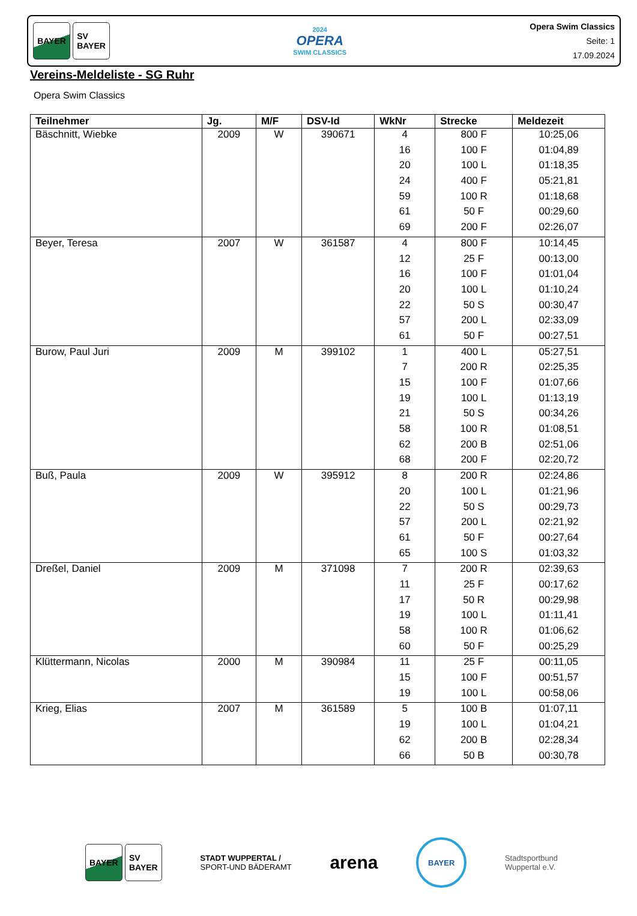BAYER SV
BAYER
2024
OPERA
SWIM CLASSICS
Opera Swim Classics
Seite: 1
17.09.2024
Vereins-Meldeliste - SG Ruhr
Opera Swim Classics
| Teilnehmer | Jg. | M/F | DSV-Id | WkNr | Strecke | Meldezeit |
| --- | --- | --- | --- | --- | --- | --- |
| Bäschnitt, Wiebke | 2009 | W | 390671 | 4 | 800 F | 10:25,06 |
| | | | | 16 | 100 F | 01:04,89 |
| | | | | 20 | 100 L | 01:18,35 |
| | | | | 24 | 400 F | 05:21,81 |
| | | | | 59 | 100 R | 01:18,68 |
| | | | | 61 | 50 F | 00:29,60 |
| | | | | 69 | 200 F | 02:26,07 |
| Beyer, Teresa | 2007 | W | 361587 | 4 | 800 F | 10:14,45 |
| | | | | 12 | 25 F | 00:13,00 |
| | | | | 16 | 100 F | 01:01,04 |
| | | | | 20 | 100 L | 01:10,24 |
| | | | | 22 | 50 S | 00:30,47 |
| | | | | 57 | 200 L | 02:33,09 |
| | | | | 61 | 50 F | 00:27,51 |
| Burow, Paul Juri | 2009 | M | 399102 | 1 | 400 L | 05:27,51 |
| | | | | 7 | 200 R | 02:25,35 |
| | | | | 15 | 100 F | 01:07,66 |
| | | | | 19 | 100 L | 01:13,19 |
| | | | | 21 | 50 S | 00:34,26 |
| | | | | 58 | 100 R | 01:08,51 |
| | | | | 62 | 200 B | 02:51,06 |
| | | | | 68 | 200 F | 02:20,72 |
| Buß, Paula | 2009 | W | 395912 | 8 | 200 R | 02:24,86 |
| | | | | 20 | 100 L | 01:21,96 |
| | | | | 22 | 50 S | 00:29,73 |
| | | | | 57 | 200 L | 02:21,92 |
| | | | | 61 | 50 F | 00:27,64 |
| | | | | 65 | 100 S | 01:03,32 |
| Dreßel, Daniel | 2009 | M | 371098 | 7 | 200 R | 02:39,63 |
| | | | | 11 | 25 F | 00:17,62 |
| | | | | 17 | 50 R | 00:29,98 |
| | | | | 19 | 100 L | 01:11,41 |
| | | | | 58 | 100 R | 01:06,62 |
| | | | | 60 | 50 F | 00:25,29 |
| Klüttermann, Nicolas | 2000 | M | 390984 | 11 | 25 F | 00:11,05 |
| | | | | 15 | 100 F | 00:51,57 |
| | | | | 19 | 100 L | 00:58,06 |
| Krieg, Elias | 2007 | M | 361589 | 5 | 100 B | 01:07,11 |
| | | | | 19 | 100 L | 01:04,21 |
| | | | | 62 | 200 B | 02:28,34 |
| | | | | 66 | 50 B | 00:30,78 |
BAYER SV
BAYER
STADT WUPPERTAL /
SPORT-UND BÄDERAMT
arena
BAYER
Stadtsportbund
Wuppertal e.V.